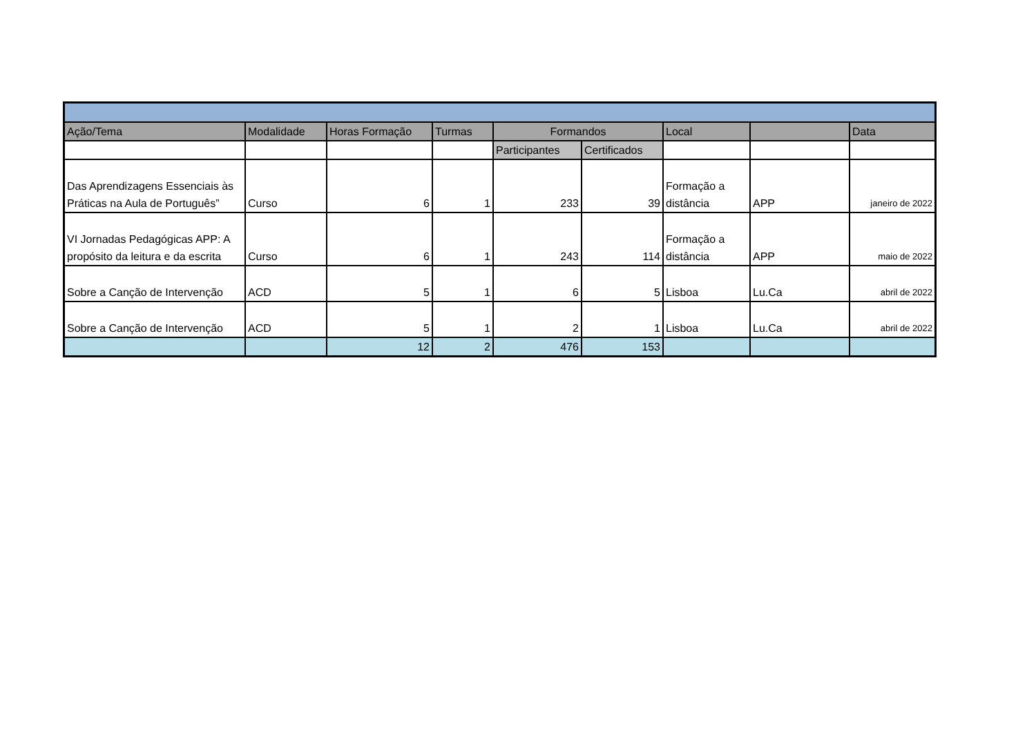| Ação/Tema | Modalidade | Horas Formação | Turmas | Formandos | | Local | | Data |
| --- | --- | --- | --- | --- | --- | --- | --- | --- |
| | | | | Participantes | Certificados | | | |
| Das Aprendizagens Essenciais às Práticas na Aula de Português” | Curso | 6 | 1 | 233 | 39 | Formação a distância | APP | janeiro de 2022 |
| VI Jornadas Pedagógicas APP: A propósito da leitura e da escrita | Curso | 6 | 1 | 243 | 114 | Formação a distância | APP | maio de 2022 |
| Sobre a Canção de Intervenção | ACD | 5 | 1 | 6 | 5 | Lisboa | Lu.Ca | abril de 2022 |
| Sobre a Canção de Intervenção | ACD | 5 | 1 | 2 | 1 | Lisboa | Lu.Ca | abril de 2022 |
| | | 12 | 2 | 476 | 153 | | | |